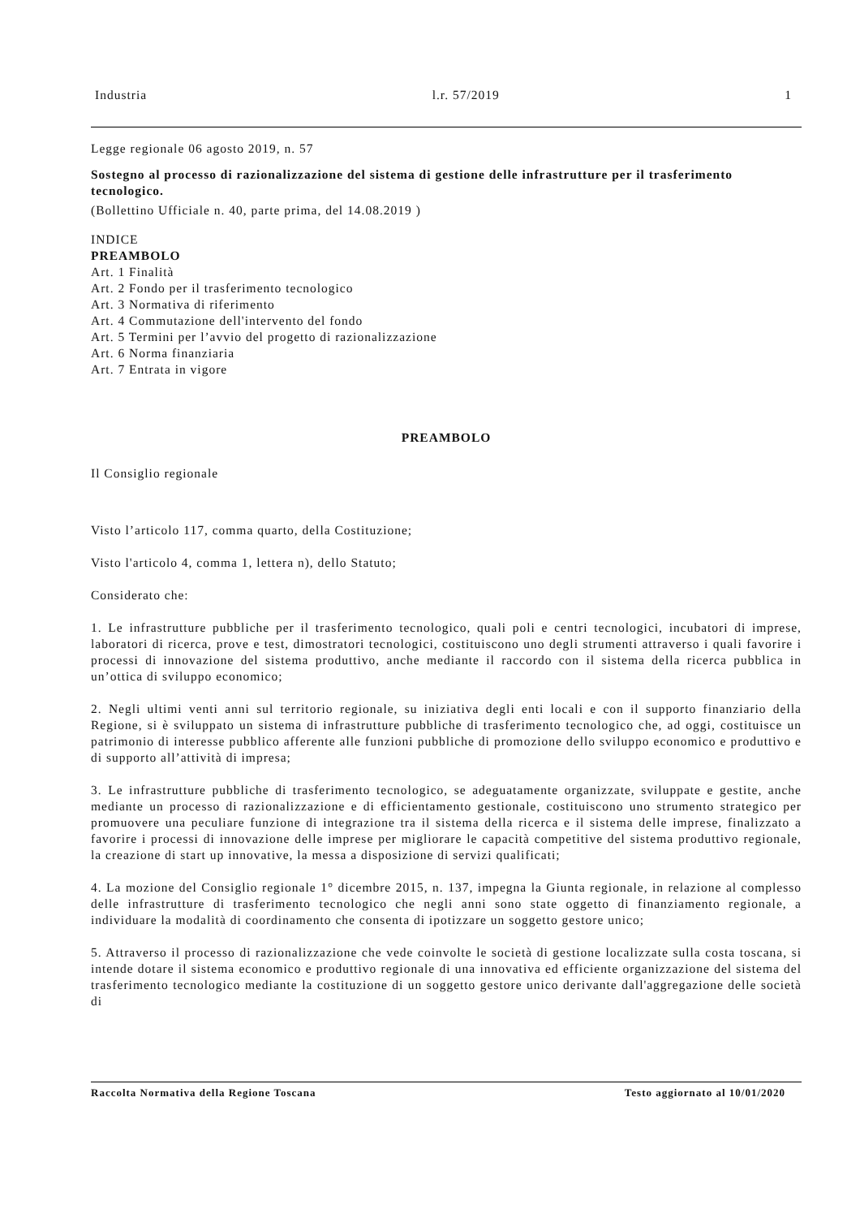Industria l.r. 57/2019 1
Legge regionale 06 agosto 2019, n. 57
Sostegno al processo di razionalizzazione del sistema di gestione delle infrastrutture per il trasferimento tecnologico.
(Bollettino Ufficiale n. 40, parte prima, del 14.08.2019 )
INDICE
PREAMBOLO
Art. 1 Finalità
Art. 2 Fondo per il trasferimento tecnologico
Art. 3 Normativa di riferimento
Art. 4 Commutazione dell'intervento del fondo
Art. 5 Termini per l’avvio del progetto di razionalizzazione
Art. 6 Norma finanziaria
Art. 7 Entrata in vigore
PREAMBOLO
Il Consiglio regionale
Visto l’articolo 117, comma quarto, della Costituzione;
Visto l'articolo 4, comma 1, lettera n), dello Statuto;
Considerato che:
1. Le infrastrutture pubbliche per il trasferimento tecnologico, quali poli e centri tecnologici, incubatori di imprese, laboratori di ricerca, prove e test, dimostratori tecnologici, costituiscono uno degli strumenti attraverso i quali favorire i processi di innovazione del sistema produttivo, anche mediante il raccordo con il sistema della ricerca pubblica in un’ottica di sviluppo economico;
2. Negli ultimi venti anni sul territorio regionale, su iniziativa degli enti locali e con il supporto finanziario della Regione, si è sviluppato un sistema di infrastrutture pubbliche di trasferimento tecnologico che, ad oggi, costituisce un patrimonio di interesse pubblico afferente alle funzioni pubbliche di promozione dello sviluppo economico e produttivo e di supporto all’attività di impresa;
3. Le infrastrutture pubbliche di trasferimento tecnologico, se adeguatamente organizzate, sviluppate e gestite, anche mediante un processo di razionalizzazione e di efficientamento gestionale, costituiscono uno strumento strategico per promuovere una peculiare funzione di integrazione tra il sistema della ricerca e il sistema delle imprese, finalizzato a favorire i processi di innovazione delle imprese per migliorare le capacità competitive del sistema produttivo regionale, la creazione di start up innovative, la messa a disposizione di servizi qualificati;
4. La mozione del Consiglio regionale 1° dicembre 2015, n. 137, impegna la Giunta regionale, in relazione al complesso delle infrastrutture di trasferimento tecnologico che negli anni sono state oggetto di finanziamento regionale, a individuare la modalità di coordinamento che consenta di ipotizzare un soggetto gestore unico;
5. Attraverso il processo di razionalizzazione che vede coinvolte le società di gestione localizzate sulla costa toscana, si intende dotare il sistema economico e produttivo regionale di una innovativa ed efficiente organizzazione del sistema del trasferimento tecnologico mediante la costituzione di un soggetto gestore unico derivante dall'aggregazione delle società di
Raccolta Normativa della Regione Toscana Testo aggiornato al 10/01/2020